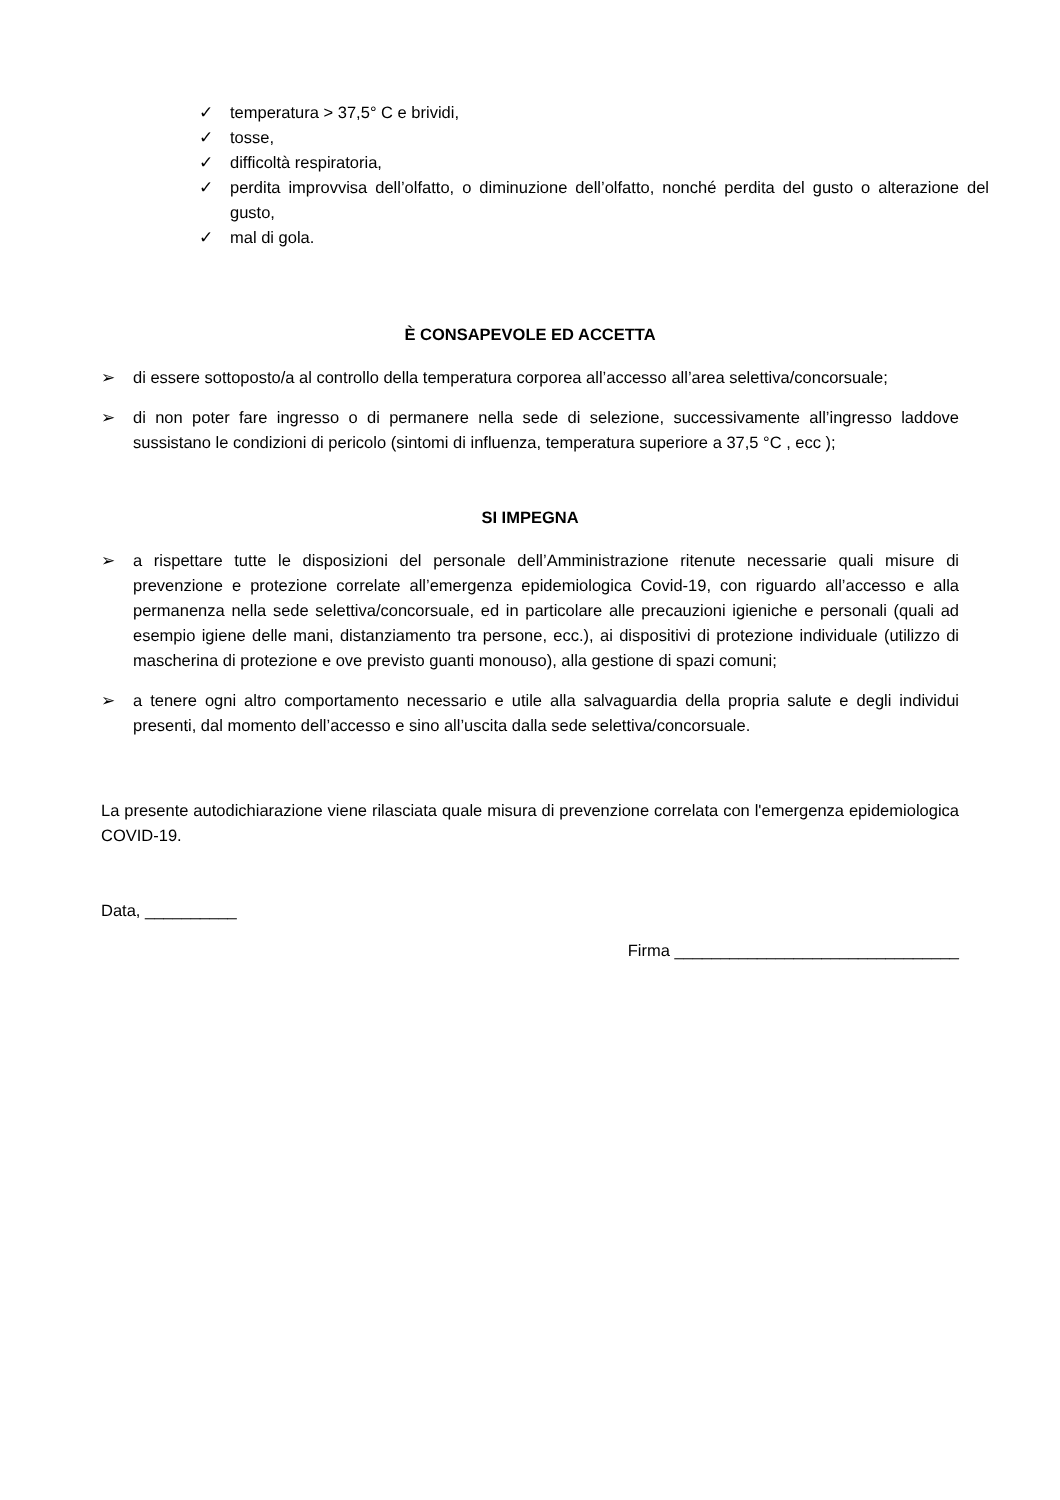✓ temperatura > 37,5° C e brividi,
✓ tosse,
✓ difficoltà respiratoria,
✓ perdita improvvisa dell’olfatto, o diminuzione dell’olfatto, nonché perdita del gusto o alterazione del gusto,
✓ mal di gola.
È CONSAPEVOLE ED ACCETTA
➢ di essere sottoposto/a al controllo della temperatura corporea all’accesso all’area selettiva/concorsuale;
➢ di non poter fare ingresso o di permanere nella sede di selezione, successivamente all’ingresso laddove sussistano le condizioni di pericolo (sintomi di influenza, temperatura superiore a 37,5 °C , ecc );
SI IMPEGNA
➢ a rispettare tutte le disposizioni del personale dell’Amministrazione ritenute necessarie quali misure di prevenzione e protezione correlate all’emergenza epidemiologica Covid-19, con riguardo all’accesso e alla permanenza nella sede selettiva/concorsuale, ed in particolare alle precauzioni igieniche e personali (quali ad esempio igiene delle mani, distanziamento tra persone, ecc.), ai dispositivi di protezione individuale (utilizzo di mascherina di protezione e ove previsto guanti monouso), alla gestione di spazi comuni;
➢ a tenere ogni altro comportamento necessario e utile alla salvaguardia della propria salute e degli individui presenti, dal momento dell’accesso e sino all’uscita dalla sede selettiva/concorsuale.
La presente autodichiarazione viene rilasciata quale misura di prevenzione correlata con l'emergenza epidemiologica COVID-19.
Data, __________
Firma _______________________________